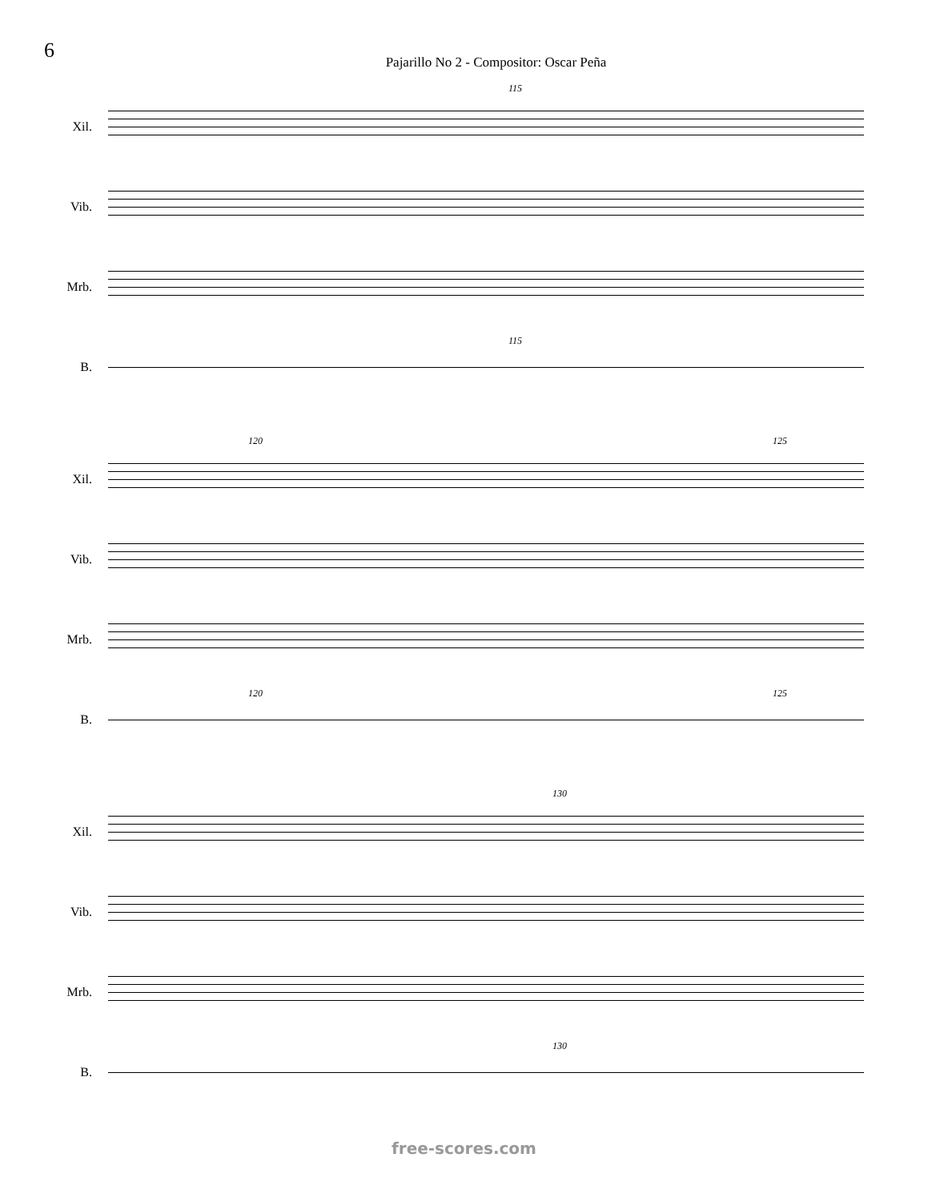6
Pajarillo No 2 - Compositor: Oscar Peña
Xil.
115
Vib.
Mrb.
B.
115
Xil.
120 125
Vib.
Mrb.
B.
120 125
Xil.
130
Vib.
Mrb.
B.
130
free-scores.com